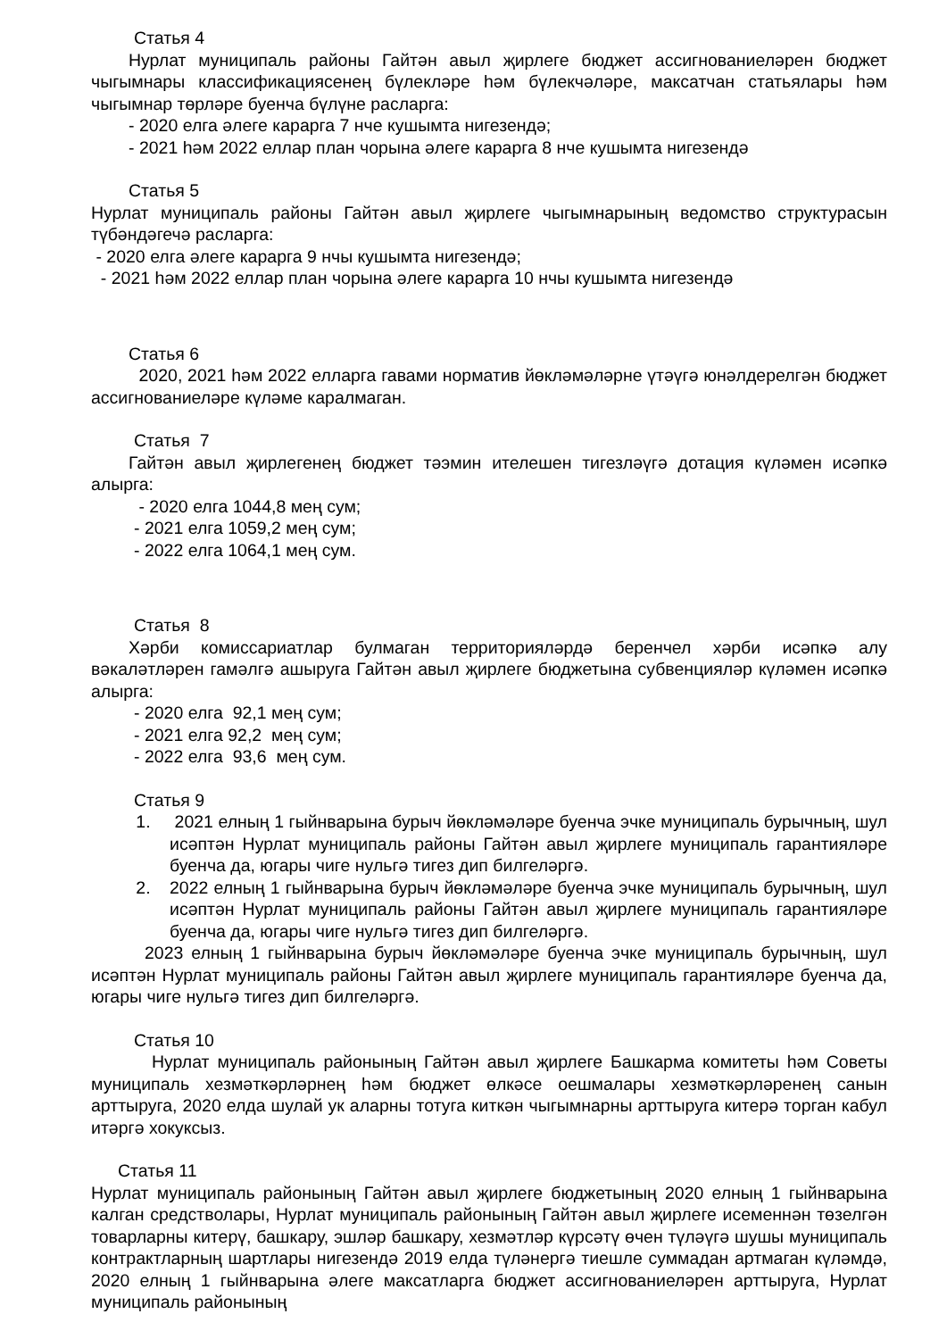Статья 4
Нурлат муниципаль районы Гайтән авыл җирлеге бюджет ассигнованиеләрен бюджет чыгымнары классификациясенең бүлекләре һәм бүлекчәләре, максатчан статьялары һәм чыгымнар төрләре буенча бүлүне расларга:
- 2020 елга әлеге карарга 7 нче кушымта нигезендә;
- 2021 һәм 2022 еллар план чорына әлеге карарга 8 нче кушымта нигезендә
Статья 5
Нурлат муниципаль районы Гайтән авыл җирлеге чыгымнарының ведомство структурасын түбәндәгечә расларга:
- 2020 елга әлеге карарга 9 нчы кушымта нигезендә;
- 2021 һәм 2022 еллар план чорына әлеге карарга 10 нчы кушымта нигезендә
Статья 6
2020, 2021 һәм 2022 елларга гавами норматив йөкләмәләрне үтәүгә юнәлдерелгән бюджет ассигнованиеләре күләме каралмаган.
Статья 7
Гайтән авыл җирлегенең бюджет тәэмин ителешен тигезләүгә дотация күләмен исәпкә алырга:
- 2020 елга 1044,8 мең сум;
- 2021 елга 1059,2 мең сум;
- 2022 елга 1064,1 мең сум.
Статья 8
Хәрби комиссариатлар булмаган территорияләрдә беренчел хәрби исәпкә алу вәкаләтләрен гамәлгә ашыруга Гайтән авыл җирлеге бюджетына субвенцияләр күләмен исәпкә алырга:
- 2020 елга 92,1 мең сум;
- 2021 елга 92,2 мең сум;
- 2022 елга 93,6 мең сум.
Статья 9
1. 2021 елның 1 гыйнварына бурыч йөкләмәләре буенча эчке муниципаль бурычның, шул исәптән Нурлат муниципаль районы Гайтән авыл җирлеге муниципаль гарантияләре буенча да, югары чиге нульгә тигез дип билгеләргә.
2. 2022 елның 1 гыйнварына бурыч йөкләмәләре буенча эчке муниципаль бурычның, шул исәптән Нурлат муниципаль районы Гайтән авыл җирлеге муниципаль гарантияләре буенча да, югары чиге нульгә тигез дип билгеләргә.
2023 елның 1 гыйнварына бурыч йөкләмәләре буенча эчке муниципаль бурычның, шул исәптән Нурлат муниципаль районы Гайтән авыл җирлеге муниципаль гарантияләре буенча да, югары чиге нульгә тигез дип билгеләргә.
Статья 10
Нурлат муниципаль районының Гайтән авыл җирлеге Башкарма комитеты һәм Советы муниципаль хезмәткәрләрнең һәм бюджет өлкәсе оешмалары хезмәткәрләренең санын арттыруга, 2020 елда шулай ук аларны тотуга киткән чыгымнарны арттыруга китерә торган кабул итәргә хокуксыз.
Статья 11
Нурлат муниципаль районының Гайтән авыл җирлеге бюджетының 2020 елның 1 гыйнварына калган средстволары, Нурлат муниципаль районының Гайтән авыл җирлеге исеменнән төзелгән товарларны китерү, башкару, эшләр башкару, хезмәтләр күрсәтү өчен түләүгә шушы муниципаль контрактларның шартлары нигезендә 2019 елда түләнергә тиешле суммадан артмаган күләмдә, 2020 елның 1 гыйнварына әлеге максатларга бюджет ассигнованиеләрен арттыруга, Нурлат муниципаль районының